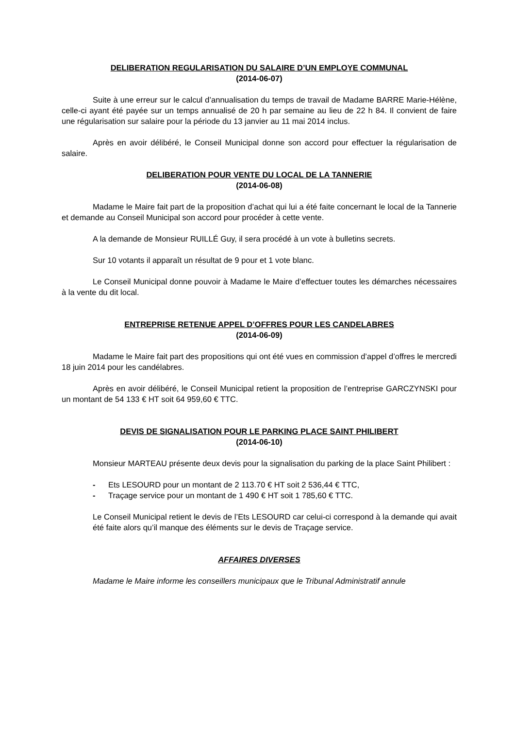DELIBERATION REGULARISATION DU SALAIRE D’UN EMPLOYE COMMUNAL
(2014-06-07)
Suite à une erreur sur le calcul d’annualisation du temps de travail de Madame BARRE Marie-Hélène, celle-ci ayant été payée sur un temps annualisé de 20 h par semaine au lieu de 22 h 84. Il convient de faire une régularisation sur salaire pour la période du 13 janvier au 11 mai 2014 inclus.
Après en avoir délibéré, le Conseil Municipal donne son accord pour effectuer la régularisation de salaire.
DELIBERATION POUR VENTE DU LOCAL DE LA TANNERIE
(2014-06-08)
Madame le Maire fait part de la proposition d’achat qui lui a été faite concernant le local de la Tannerie et demande au Conseil Municipal son accord pour procéder à cette vente.
A la demande de Monsieur RUILLÉ Guy, il sera procédé à un vote à bulletins secrets.
Sur 10 votants il apparaît un résultat de 9 pour et 1 vote blanc.
Le Conseil Municipal donne pouvoir à Madame le Maire d’effectuer toutes les démarches nécessaires à la vente du dit local.
ENTREPRISE RETENUE APPEL D’OFFRES POUR LES CANDELABRES
(2014-06-09)
Madame le Maire fait part des propositions qui ont été vues en commission d’appel d’offres le mercredi 18 juin 2014 pour les candélabres.
Après en avoir délibéré, le Conseil Municipal retient la proposition de l’entreprise GARCZYNSKI pour un montant de 54 133 € HT soit 64 959,60 € TTC.
DEVIS DE SIGNALISATION POUR LE PARKING PLACE SAINT PHILIBERT
(2014-06-10)
Monsieur MARTEAU présente deux devis pour la signalisation du parking de la place Saint Philibert :
- Ets LESOURD pour un montant de 2 113.70 € HT soit 2 536,44 € TTC,
- Traçage service pour un montant de 1 490 € HT soit 1 785,60 € TTC.
Le Conseil Municipal retient le devis de l’Ets LESOURD car celui-ci correspond à la demande qui avait été faite alors qu’il manque des éléments sur le devis de Traçage service.
AFFAIRES DIVERSES
Madame le Maire informe les conseillers municipaux que le Tribunal Administratif annule